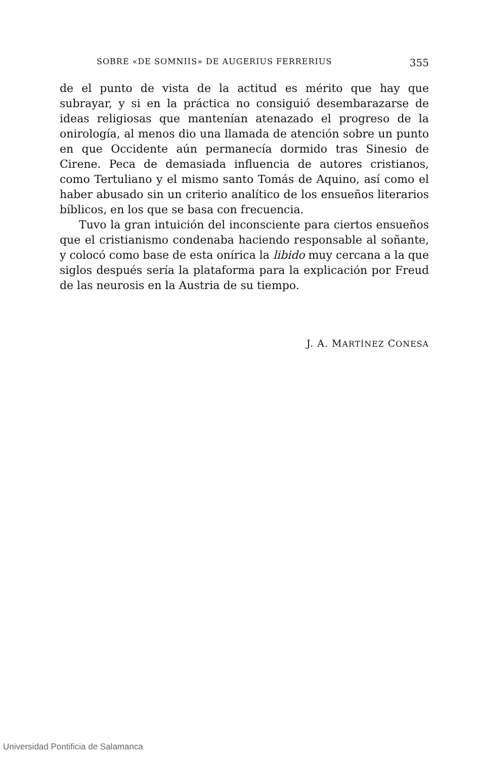SOBRE «DE SOMNIIS» DE AUGERIUS FERRERIUS 355
de el punto de vista de la actitud es mérito que hay que subrayar, y si en la práctica no consiguió desembarazarse de ideas religiosas que mantenían atenazado el progreso de la onirología, al menos dio una llamada de atención sobre un punto en que Occidente aún permanecía dormido tras Sinesio de Cirene. Peca de demasiada influencia de autores cristianos, como Tertuliano y el mismo santo Tomás de Aquino, así como el haber abusado sin un criterio analítico de los ensueños literarios bíblicos, en los que se basa con frecuencia.
Tuvo la gran intuición del inconsciente para ciertos ensueños que el cristianismo condenaba haciendo responsable al soñante, y colocó como base de esta onírica la libido muy cercana a la que siglos después sería la plataforma para la explicación por Freud de las neurosis en la Austria de su tiempo.
J. A. MARTÍNEZ CONESA
Universidad Pontificia de Salamanca